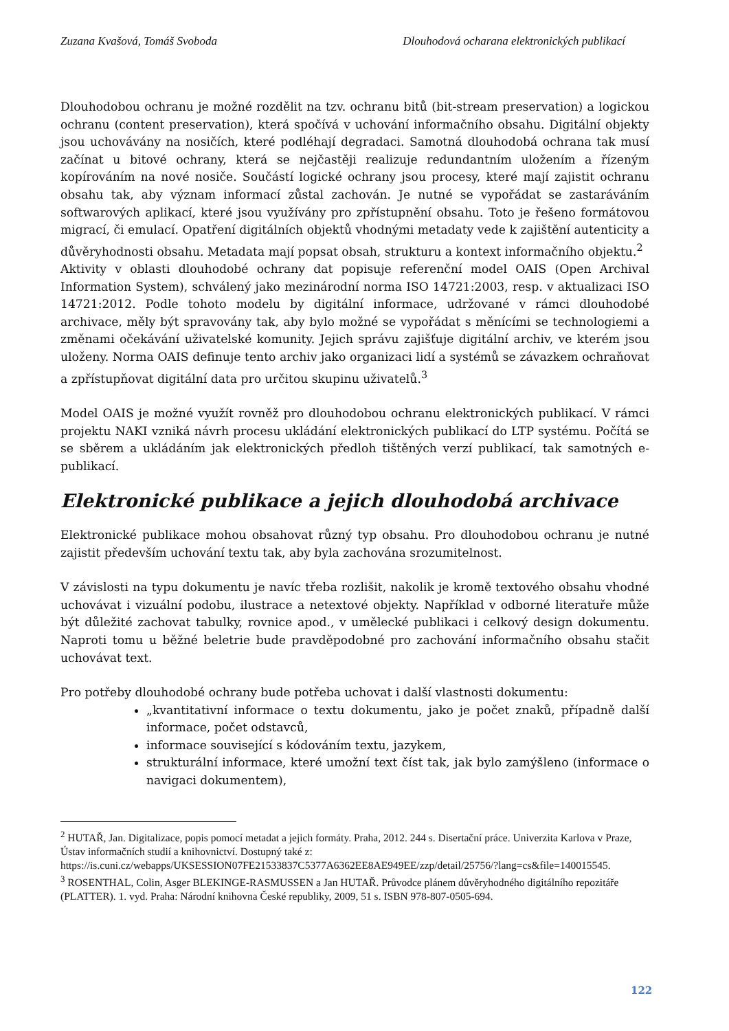Zuzana Kvašová, Tomáš Svoboda Dlouhodová ocharana elektronických publikací
Dlouhodobou ochranu je možné rozdělit na tzv. ochranu bitů (bit-stream preservation) a logickou ochranu (content preservation), která spočívá v uchování informačního obsahu. Digitální objekty jsou uchovávány na nosičích, které podléhají degradaci. Samotná dlouhodobá ochrana tak musí začínat u bitové ochrany, která se nejčastěji realizuje redundantním uložením a řízeným kopírováním na nové nosiče. Součástí logické ochrany jsou procesy, které mají zajistit ochranu obsahu tak, aby význam informací zůstal zachován. Je nutné se vypořádat se zastaráváním softwarových aplikací, které jsou využívány pro zpřístupnění obsahu. Toto je řešeno formátovou migrací, či emulací. Opatření digitálních objektů vhodnými metadaty vede k zajištění autenticity a důvěryhodnosti obsahu. Metadata mají popsat obsah, strukturu a kontext informačního objektu.<sup>2</sup>
Aktivity v oblasti dlouhodobé ochrany dat popisuje referenční model OAIS (Open Archival Information System), schválený jako mezinárodní norma ISO 14721:2003, resp. v aktualizaci ISO 14721:2012. Podle tohoto modelu by digitální informace, udržované v rámci dlouhodobé archivace, měly být spravovány tak, aby bylo možné se vypořádat s měnícími se technologiemi a změnami očekávání uživatelské komunity. Jejich správu zajišťuje digitální archiv, ve kterém jsou uloženy. Norma OAIS definuje tento archiv jako organizaci lidí a systémů se závazkem ochraňovat a zpřístupňovat digitální data pro určitou skupinu uživatelů.<sup>3</sup>
Model OAIS je možné využít rovněž pro dlouhodobou ochranu elektronických publikací. V rámci projektu NAKI vzniká návrh procesu ukládání elektronických publikací do LTP systému. Počítá se se sběrem a ukládáním jak elektronických předloh tištěných verzí publikací, tak samotných e-publikací.
Elektronické publikace a jejich dlouhodobá archivace
Elektronické publikace mohou obsahovat různý typ obsahu. Pro dlouhodobou ochranu je nutné zajistit především uchování textu tak, aby byla zachována srozumitelnost.
V závislosti na typu dokumentu je navíc třeba rozlišit, nakolik je kromě textového obsahu vhodné uchovávat i vizuální podobu, ilustrace a netextové objekty. Například v odborné literatuře může být důležité zachovat tabulky, rovnice apod., v umělecké publikaci i celkový design dokumentu. Naproti tomu u běžné beletrie bude pravděpodobné pro zachování informačního obsahu stačit uchovávat text.
Pro potřeby dlouhodobé ochrany bude potřeba uchovat i další vlastnosti dokumentu:
„kvantitativní informace o textu dokumentu, jako je počet znaků, případně další informace, počet odstavců,
informace související s kódováním textu, jazykem,
strukturální informace, které umožní text číst tak, jak bylo zamýšleno (informace o navigaci dokumentem),
<sup>2</sup> HUTAŘ, Jan. Digitalizace, popis pomocí metadat a jejich formáty. Praha, 2012. 244 s. Disertační práce. Univerzita Karlova v Praze, Ústav informačních studií a knihovnictví. Dostupný také z: https://is.cuni.cz/webapps/UKSESSION07FE21533837C5377A6362EE8AE949EE/zzp/detail/25756/?lang=cs&file=140015545.
<sup>3</sup> ROSENTHAL, Colin, Asger BLEKINGE-RASMUSSEN a Jan HUTAŘ. Průvodce plánem důvěryhodného digitálního repozitáře (PLATTER). 1. vyd. Praha: Národní knihovna České republiky, 2009, 51 s. ISBN 978-807-0505-694.
122